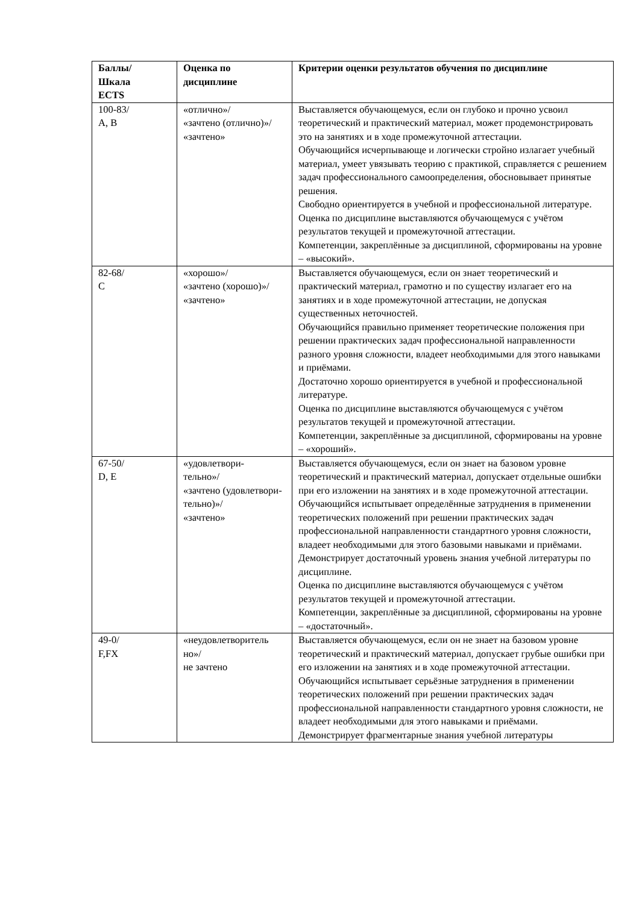| Баллы/ Шкала ECTS | Оценка по дисциплине | Критерии оценки результатов обучения по дисциплине |
| --- | --- | --- |
| 100-83/ А, В | «отлично»/ «зачтено (отлично)»/ «зачтено» | Выставляется обучающемуся, если он глубоко и прочно усвоил теоретический и практический материал, может продемонстрировать это на занятиях и в ходе промежуточной аттестации. Обучающийся исчерпывающе и логически стройно излагает учебный материал, умеет увязывать теорию с практикой, справляется с решением задач профессионального самоопределения, обосновывает принятые решения. Свободно ориентируется в учебной и профессиональной литературе. Оценка по дисциплине выставляются обучающемуся с учётом результатов текущей и промежуточной аттестации. Компетенции, закреплённые за дисциплиной, сформированы на уровне – «высокий». |
| 82-68/ С | «хорошо»/ «зачтено (хорошо)»/ «зачтено» | Выставляется обучающемуся, если он знает теоретический и практический материал, грамотно и по существу излагает его на занятиях и в ходе промежуточной аттестации, не допуская существенных неточностей. Обучающийся правильно применяет теоретические положения при решении практических задач профессиональной направленности разного уровня сложности, владеет необходимыми для этого навыками и приёмами. Достаточно хорошо ориентируется в учебной и профессиональной литературе. Оценка по дисциплине выставляются обучающемуся с учётом результатов текущей и промежуточной аттестации. Компетенции, закреплённые за дисциплиной, сформированы на уровне – «хороший». |
| 67-50/ D, Е | «удовлетвори- тельно»/ «зачтено (удовлетвори- тельно)»/ «зачтено» | Выставляется обучающемуся, если он знает на базовом уровне теоретический и практический материал, допускает отдельные ошибки при его изложении на занятиях и в ходе промежуточной аттестации. Обучающийся испытывает определённые затруднения в применении теоретических положений при решении практических задач профессиональной направленности стандартного уровня сложности, владеет необходимыми для этого базовыми навыками и приёмами. Демонстрирует достаточный уровень знания учебной литературы по дисциплине. Оценка по дисциплине выставляются обучающемуся с учётом результатов текущей и промежуточной аттестации. Компетенции, закреплённые за дисциплиной, сформированы на уровне – «достаточный». |
| 49-0/ F,FX | «неудовлетворитель но»/ не зачтено | Выставляется обучающемуся, если он не знает на базовом уровне теоретический и практический материал, допускает грубые ошибки при его изложении на занятиях и в ходе промежуточной аттестации. Обучающийся испытывает серьёзные затруднения в применении теоретических положений при решении практических задач профессиональной направленности стандартного уровня сложности, не владеет необходимыми для этого навыками и приёмами. Демонстрирует фрагментарные знания учебной литературы |